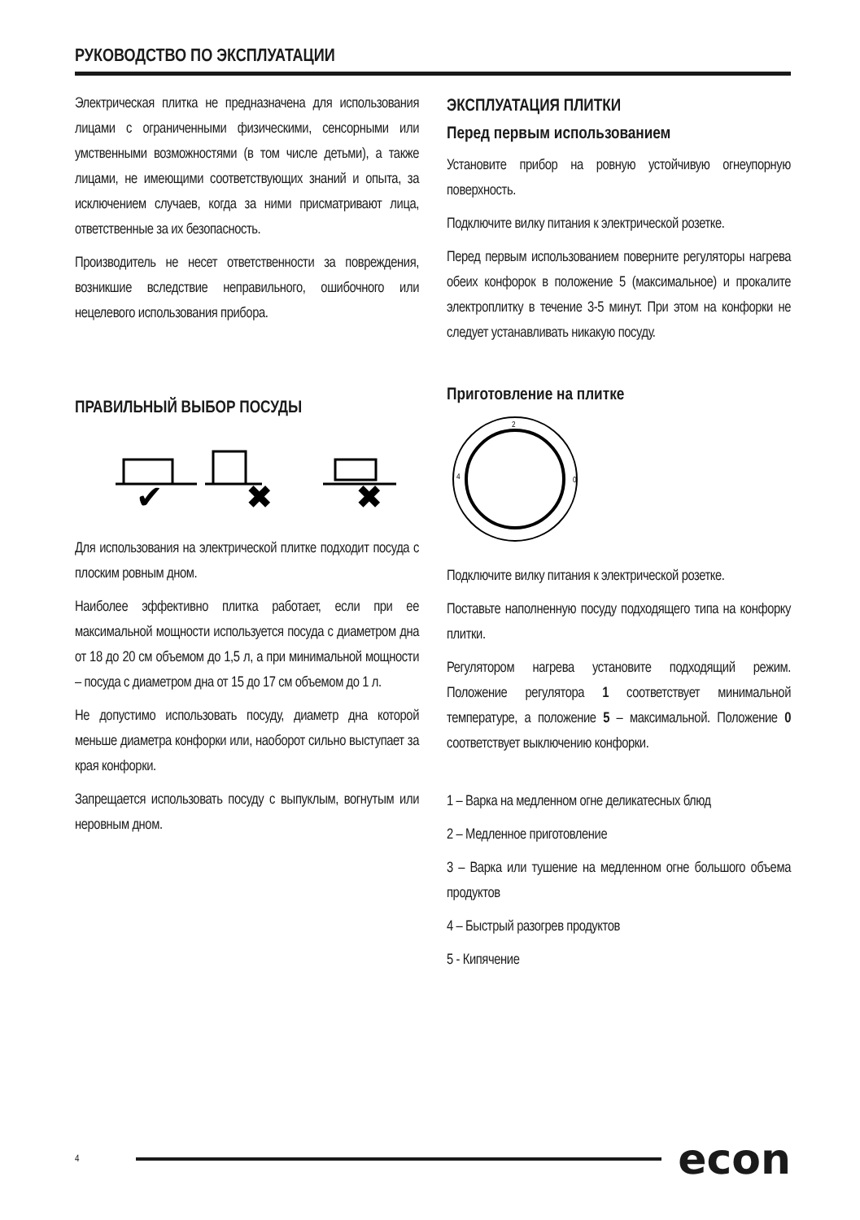РУКОВОДСТВО ПО ЭКСПЛУАТАЦИИ
Электрическая плитка не предназначена для использования лицами с ограниченными физическими, сенсорными или умственными возможностями (в том числе детьми), а также лицами, не имеющими соответствующих знаний и опыта, за исключением случаев, когда за ними присматривают лица, ответственные за их безопасность.
Производитель не несет ответственности за повреждения, возникшие вследствие неправильного, ошибочного или нецелевого использования прибора.
ПРАВИЛЬНЫЙ ВЫБОР ПОСУДЫ
✔
✖
✖
Для использования на электрической плитке подходит посуда с плоским ровным дном.
Наиболее эффективно плитка работает, если при ее максимальной мощности используется посуда с диаметром дна от 18 до 20 см объемом до 1,5 л, а при минимальной мощности – посуда с диаметром дна от 15 до 17 см объемом до 1 л.
Не допустимо использовать посуду, диаметр дна которой меньше диаметра конфорки или, наоборот сильно выступает за края конфорки.
Запрещается использовать посуду с выпуклым, вогнутым или неровным дном.
ЭКСПЛУАТАЦИЯ ПЛИТКИ
Перед первым использованием
Установите прибор на ровную устойчивую огнеупорную поверхность.
Подключите вилку питания к электрической розетке.
Перед первым использованием поверните регуляторы нагрева обеих конфорок в положение 5 (максимальное) и прокалите электроплитку в течение 3-5 минут. При этом на конфорки не следует устанавливать никакую посуду.
Приготовление на плитке
2
4
0
Подключите вилку питания к электрической розетке.
Поставьте наполненную посуду подходящего типа на конфорку плитки.
Регулятором нагрева установите подходящий режим. Положение регулятора 1 соответствует минимальной температуре, а положение 5 – максимальной. Положение 0 соответствует выключению конфорки.
1 – Варка на медленном огне деликатесных блюд
2 – Медленное приготовление
3 – Варка или тушение на медленном огне большого объема продуктов
4 – Быстрый разогрев продуктов
5 - Кипячение
4
econ